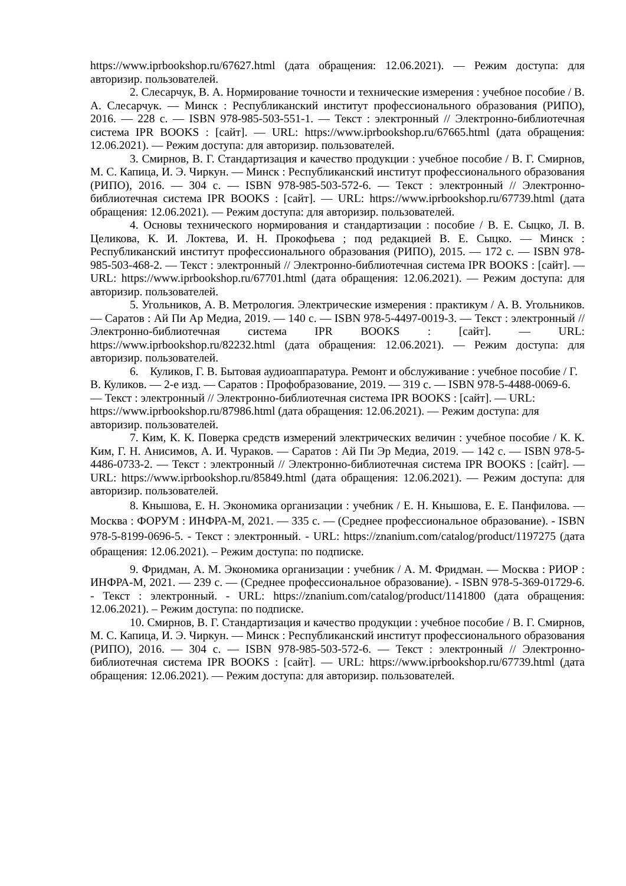https://www.iprbookshop.ru/67627.html (дата обращения: 12.06.2021). — Режим доступа: для авторизир. пользователей.
2. Слесарчук, В. А. Нормирование точности и технические измерения : учебное пособие / В. А. Слесарчук. — Минск : Республиканский институт профессионального образования (РИПО), 2016. — 228 с. — ISBN 978-985-503-551-1. — Текст : электронный // Электронно-библиотечная система IPR BOOKS : [сайт]. — URL: https://www.iprbookshop.ru/67665.html (дата обращения: 12.06.2021). — Режим доступа: для авторизир. пользователей.
3. Смирнов, В. Г. Стандартизация и качество продукции : учебное пособие / В. Г. Смирнов, М. С. Капица, И. Э. Чиркун. — Минск : Республиканский институт профессионального образования (РИПО), 2016. — 304 с. — ISBN 978-985-503-572-6. — Текст : электронный // Электронно-библиотечная система IPR BOOKS : [сайт]. — URL: https://www.iprbookshop.ru/67739.html (дата обращения: 12.06.2021). — Режим доступа: для авторизир. пользователей.
4. Основы технического нормирования и стандартизации : пособие / В. Е. Сыцко, Л. В. Целикова, К. И. Локтева, И. Н. Прокофьева ; под редакцией В. Е. Сыцко. — Минск : Республиканский институт профессионального образования (РИПО), 2015. — 172 с. — ISBN 978-985-503-468-2. — Текст : электронный // Электронно-библиотечная система IPR BOOKS : [сайт]. — URL: https://www.iprbookshop.ru/67701.html (дата обращения: 12.06.2021). — Режим доступа: для авторизир. пользователей.
5. Угольников, А. В. Метрология. Электрические измерения : практикум / А. В. Угольников. — Саратов : Ай Пи Ар Медиа, 2019. — 140 с. — ISBN 978-5-4497-0019-3. — Текст : электронный // Электронно-библиотечная система IPR BOOKS : [сайт]. — URL: https://www.iprbookshop.ru/82232.html (дата обращения: 12.06.2021). — Режим доступа: для авторизир. пользователей.
6. Куликов, Г. В. Бытовая аудиоаппаратура. Ремонт и обслуживание : учебное пособие / Г. В. Куликов. — 2-е изд. — Саратов : Профобразование, 2019. — 319 с. — ISBN 978-5-4488-0069-6. — Текст : электронный // Электронно-библиотечная система IPR BOOKS : [сайт]. — URL: https://www.iprbookshop.ru/87986.html (дата обращения: 12.06.2021). — Режим доступа: для авторизир. пользователей.
7. Ким, К. К. Поверка средств измерений электрических величин : учебное пособие / К. К. Ким, Г. Н. Анисимов, А. И. Чураков. — Саратов : Ай Пи Эр Медиа, 2019. — 142 с. — ISBN 978-5-4486-0733-2. — Текст : электронный // Электронно-библиотечная система IPR BOOKS : [сайт]. — URL: https://www.iprbookshop.ru/85849.html (дата обращения: 12.06.2021). — Режим доступа: для авторизир. пользователей.
8. Кнышова, Е. Н. Экономика организации : учебник / Е. Н. Кнышова, Е. Е. Панфилова. — Москва : ФОРУМ : ИНФРА-М, 2021. — 335 с. — (Среднее профессиональное образование). - ISBN 978-5-8199-0696-5. - Текст : электронный. - URL: https://znanium.com/catalog/product/1197275 (дата обращения: 12.06.2021). – Режим доступа: по подписке.
9. Фридман, А. М. Экономика организации : учебник / А. М. Фридман. — Москва : РИОР : ИНФРА-М, 2021. — 239 с. — (Среднее профессиональное образование). - ISBN 978-5-369-01729-6. - Текст : электронный. - URL: https://znanium.com/catalog/product/1141800 (дата обращения: 12.06.2021). – Режим доступа: по подписке.
10. Смирнов, В. Г. Стандартизация и качество продукции : учебное пособие / В. Г. Смирнов, М. С. Капица, И. Э. Чиркун. — Минск : Республиканский институт профессионального образования (РИПО), 2016. — 304 с. — ISBN 978-985-503-572-6. — Текст : электронный // Электронно-библиотечная система IPR BOOKS : [сайт]. — URL: https://www.iprbookshop.ru/67739.html (дата обращения: 12.06.2021). — Режим доступа: для авторизир. пользователей.